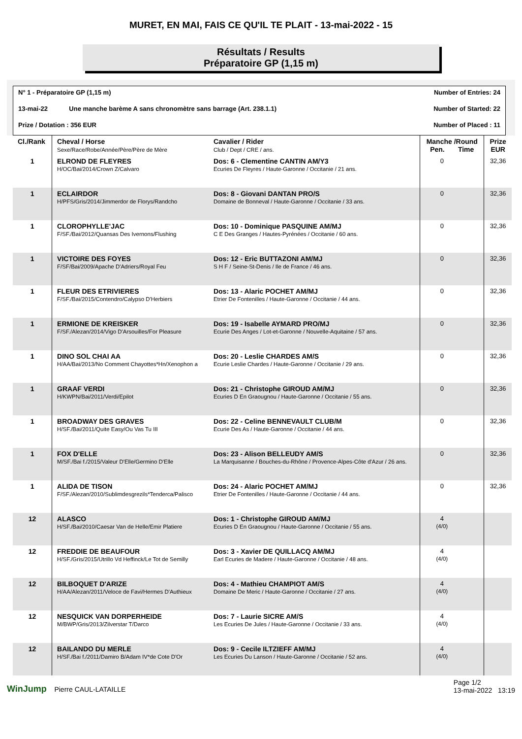MURET, EN MAI, FAIS CE QU'IL TE PLAIT - 13-mai-2022 - 15
Résultats / Results
Préparatoire GP (1,15 m)
N° 1 - Préparatoire GP (1,15 m) Number of Entries: 24
13-mai-22 Une manche barème A sans chronomètre sans barrage (Art. 238.1.1) Number of Started: 22
Prize / Dotation : 356 EUR Number of Placed : 11
| Cl./Rank | Cheval / Horse Sexe/Race/Robe/Année/Père/Père de Mère | Cavalier / Rider Club / Dept / CRE / ans. | Manche /Round Pen. Time | | Prize EUR |
| --- | --- | --- | --- | --- | --- |
| 1 | ELROND DE FLEYRES H/OC/Bai/2014/Crown Z/Calvaro | Dos: 6 - Clementine CANTIN AM/Y3 Ecuries De Fleyres / Haute-Garonne / Occitanie / 21 ans. | 0 | | 32,36 |
| 1 | ECLAIRDOR H/PFS/Gris/2014/Jimmerdor de Florys/Randcho | Dos: 8 - Giovani DANTAN PRO/S Domaine de Bonneval / Haute-Garonne / Occitanie / 33 ans. | 0 | | 32,36 |
| 1 | CLOROPHYLLE'JAC F/SF./Bai/2012/Quansas Des Ivernons/Flushing | Dos: 10 - Dominique PASQUINE AM/MJ C E Des Granges / Hautes-Pyrénées / Occitanie / 60 ans. | 0 | | 32,36 |
| 1 | VICTOIRE DES FOYES F/SF/Bai/2009/Apache D'Adriers/Royal Feu | Dos: 12 - Eric BUTTAZONI AM/MJ S H F / Seine-St-Denis / Ile de France / 46 ans. | 0 | | 32,36 |
| 1 | FLEUR DES ETRIVIERES F/SF./Bai/2015/Contendro/Calypso D'Herbiers | Dos: 13 - Alaric POCHET AM/MJ Etrier De Fontenilles / Haute-Garonne / Occitanie / 44 ans. | 0 | | 32,36 |
| 1 | ERMIONE DE KREISKER F/SF./Alezan/2014/Vigo D'Arsouilles/For Pleasure | Dos: 19 - Isabelle AYMARD PRO/MJ Ecurie Des Anges / Lot-et-Garonne / Nouvelle-Aquitaine / 57 ans. | 0 | | 32,36 |
| 1 | DINO SOL CHAI AA H/AA/Bai/2013/No Comment Chayottes*Hn/Xenophon a | Dos: 20 - Leslie CHARDES AM/S Ecurie Leslie Chardes / Haute-Garonne / Occitanie / 29 ans. | 0 | | 32,36 |
| 1 | GRAAF VERDI H/KWPN/Bai/2011/Verdi/Epilot | Dos: 21 - Christophe GIROUD AM/MJ Ecuries D En Graougnou / Haute-Garonne / Occitanie / 55 ans. | 0 | | 32,36 |
| 1 | BROADWAY DES GRAVES H/SF./Bai/2011/Quite Easy/Ou Vas Tu III | Dos: 22 - Celine BENNEVAULT CLUB/M Ecurie Des As / Haute-Garonne / Occitanie / 44 ans. | 0 | | 32,36 |
| 1 | FOX D'ELLE M/SF./Bai f./2015/Valeur D'Elle/Germino D'Elle | Dos: 23 - Alison BELLEUDY AM/S La Marquisanne / Bouches-du-Rhône / Provence-Alpes-Côte d'Azur / 26 ans. | 0 | | 32,36 |
| 1 | ALIDA DE TISON F/SF./Alezan/2010/Sublimdesgrezils*Tenderca/Palisco | Dos: 24 - Alaric POCHET AM/MJ Etrier De Fontenilles / Haute-Garonne / Occitanie / 44 ans. | 0 | | 32,36 |
| 12 | ALASCO H/SF./Bai/2010/Caesar Van de Helle/Emir Platiere | Dos: 1 - Christophe GIROUD AM/MJ Ecuries D En Graougnou / Haute-Garonne / Occitanie / 55 ans. | 4 (4/0) | | |
| 12 | FREDDIE DE BEAUFOUR H/SF./Gris/2015/Utrillo Vd Heffinck/Le Tot de Semilly | Dos: 3 - Xavier DE QUILLACQ AM/MJ Earl Ecuries de Madere / Haute-Garonne / Occitanie / 48 ans. | 4 (4/0) | | |
| 12 | BILBOQUET D'ARIZE H/AA/Alezan/2011/Veloce de Favi/Hermes D'Authieux | Dos: 4 - Mathieu CHAMPIOT AM/S Domaine De Meric / Haute-Garonne / Occitanie / 27 ans. | 4 (4/0) | | |
| 12 | NESQUICK VAN DORPERHEIDE M/BWP/Gris/2013/Zilverstar T/Darco | Dos: 7 - Laurie SICRE AM/S Les Ecuries De Jules / Haute-Garonne / Occitanie / 33 ans. | 4 (4/0) | | |
| 12 | BAILANDO DU MERLE H/SF./Bai f./2011/Damiro B/Adam IV*de Cote D'Or | Dos: 9 - Cecile ILTZIEFF AM/MJ Les Ecuries Du Lanson / Haute-Garonne / Occitanie / 52 ans. | 4 (4/0) | | |
WinJump Pierre CAUL-LATAILLE Page 1/2
13-mai-2022 13:19